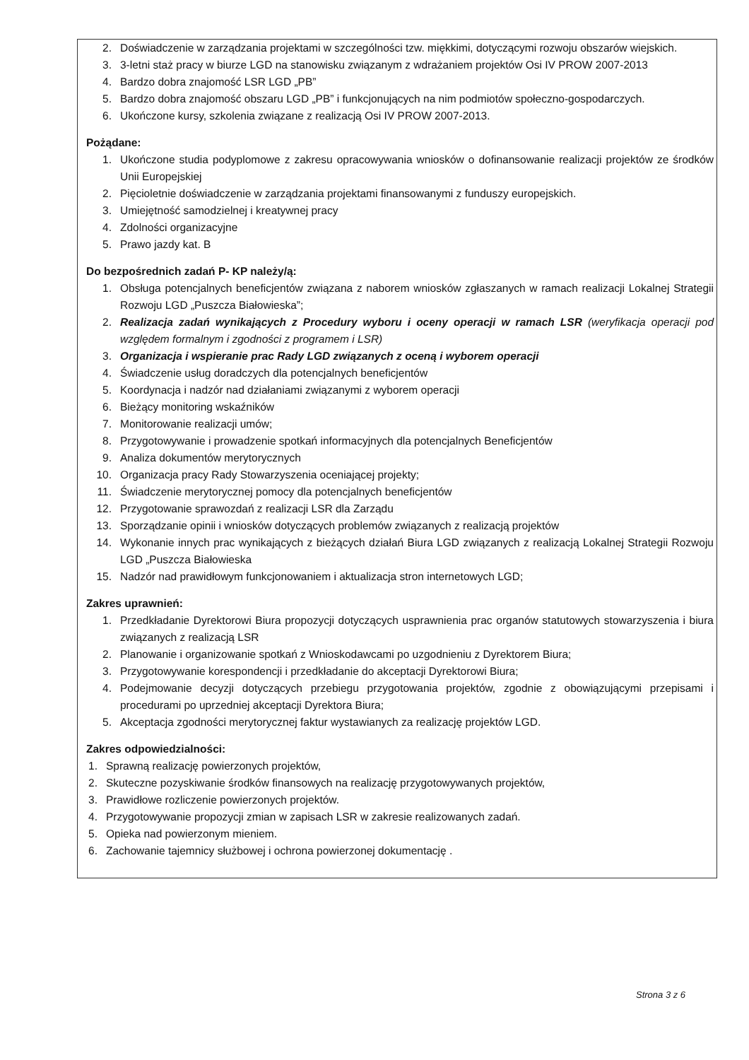2. Doświadczenie w zarządzania projektami w szczególności tzw. miękkimi, dotyczącymi rozwoju obszarów wiejskich.
3. 3-letni staż pracy w biurze LGD na stanowisku związanym z wdrażaniem projektów Osi IV PROW 2007-2013
4. Bardzo dobra znajomość LSR LGD „PB”
5. Bardzo dobra znajomość obszaru LGD „PB” i funkcjonujących na nim podmiotów społeczno-gospodarczych.
6. Ukończone kursy, szkolenia związane z realizacją Osi IV PROW 2007-2013.
Pożądane:
1. Ukończone studia podyplomowe z zakresu opracowywania wniosków o dofinansowanie realizacji projektów ze środków Unii Europejskiej
2. Pięcioletnie doświadczenie w zarządzania projektami finansowanymi z funduszy europejskich.
3. Umiejętność samodzielnej i kreatywnej pracy
4. Zdolności organizacyjne
5. Prawo jazdy kat. B
Do bezpośrednich zadań P- KP należy/ą:
1. Obsługa potencjalnych beneficjentów związana z naborem wniosków zgłaszanych w ramach realizacji Lokalnej Strategii Rozwoju LGD „Puszcza Białowieska”;
2. Realizacja zadań wynikających z Procedury wyboru i oceny operacji w ramach LSR (weryfikacja operacji pod względem formalnym i zgodności z programem i LSR)
3. Organizacja i wspieranie prac Rady LGD związanych z oceną i wyborem operacji
4. Świadczenie usług doradczych dla potencjalnych beneficjentów
5. Koordynacja i nadzór nad działaniami związanymi z wyborem operacji
6. Bieżący monitoring wskaźników
7. Monitorowanie realizacji umów;
8. Przygotowywanie i prowadzenie spotkań informacyjnych dla potencjalnych Beneficjentów
9. Analiza dokumentów merytorycznych
10. Organizacja pracy Rady Stowarzyszenia oceniającej projekty;
11. Świadczenie merytorycznej pomocy dla potencjalnych beneficjentów
12. Przygotowanie sprawozdań z realizacji LSR dla Zarządu
13. Sporządzanie opinii i wniosków dotyczących problemów związanych z realizacją projektów
14. Wykonanie innych prac wynikających z bieżących działań Biura LGD związanych z realizacją Lokalnej Strategii Rozwoju LGD „Puszcza Białowieska
15. Nadzór nad prawidłowym funkcjonowaniem i aktualizacja stron internetowych LGD;
Zakres uprawnień:
1. Przedkładanie Dyrektorowi Biura propozycji dotyczących usprawnienia prac organów statutowych stowarzyszenia i biura związanych z realizacją LSR
2. Planowanie i organizowanie spotkań z Wnioskodawcami po uzgodnieniu z Dyrektorem Biura;
3. Przygotowywanie korespondencji i przedkładanie do akceptacji Dyrektorowi Biura;
4. Podejmowanie decyzji dotyczących przebiegu przygotowania projektów, zgodnie z obowiązującymi przepisami i procedurami po uprzedniej akceptacji Dyrektora Biura;
5. Akceptacja zgodności merytorycznej faktur wystawianych za realizację projektów LGD.
Zakres odpowiedzialności:
1. Sprawną realizację powierzonych projektów,
2. Skuteczne pozyskiwanie środków finansowych na realizację przygotowywanych projektów,
3. Prawidłowe rozliczenie powierzonych projektów.
4. Przygotowywanie propozycji zmian w zapisach LSR w zakresie realizowanych zadań.
5. Opieka nad powierzonym mieniem.
6. Zachowanie tajemnicy służbowej i ochrona powierzonej dokumentację .
Strona 3 z 6